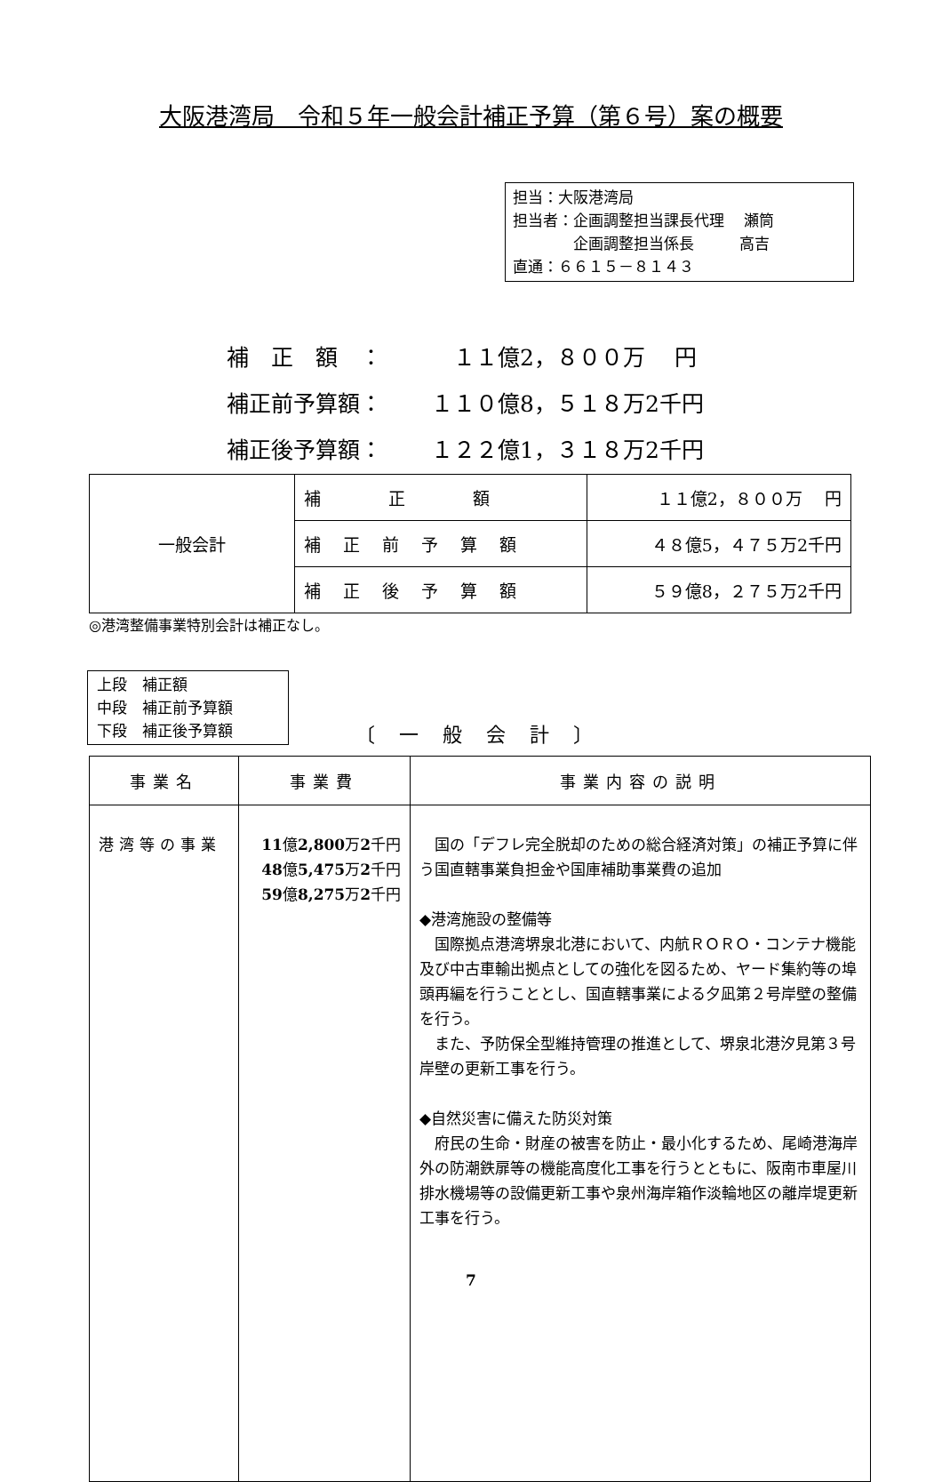大阪港湾局　令和５年一般会計補正予算（第６号）案の概要
担当：大阪港湾局
担当者：企画調整担当課長代理　 瀬筒
　　　　企画調整担当係長　　　高吉
直通：６６１５－８１４３
補　正　額　：　１１億2，８００万　 円
補正前予算額： １１０億8，５１８万2千円
補正後予算額： １２２億1，３１８万2千円
| 一般会計 | 補 正 額 | １１億2，８００万 円 |
| | 補 正 前 予 算 額 | ４８億5，４７５万2千円 |
| | 補 正 後 予 算 額 | ５９億8，２７５万2千円 |
◎港湾整備事業特別会計は補正なし。
上段　補正額
中段　補正前予算額
下段　補正後予算額
〔 一 般 会 計 〕
| 事業名 | 事業費 | 事業内容の説明 |
| --- | --- | --- |
| 港湾等の事業 | 11 億 2,800 万 2 千円 48 億 5,475 万 2 千円 59 億 8,275 万 2 千円 | 国の「デフレ完全脱却のための総合経済対策」の補正予算に伴う国直轄事業負担金や国庫補助事業費の追加 ◆港湾施設の整備等 国際拠点港湾堺泉北港において、内航ＲＯＲＯ・コンテナ機能及び中古車輸出拠点としての強化を図るため、ヤード集約等の埠頭再編を行うこととし、国直轄事業による夕凪第２号岸壁の整備を行う。 また、予防保全型維持管理の推進として、堺泉北港汐見第３号岸壁の更新工事を行う。 ◆自然災害に備えた防災対策 府民の生命・財産の被害を防止・最小化するため、尾崎港海岸外の防潮鉄扉等の機能高度化工事を行うとともに、阪南市車屋川排水機場等の設備更新工事や泉州海岸箱作淡輪地区の離岸堤更新工事を行う。 |
7